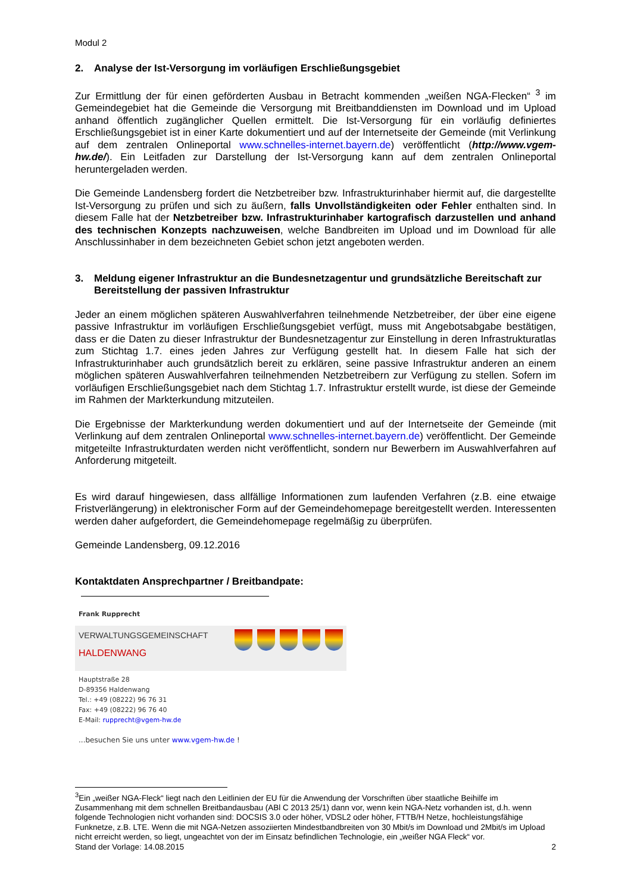Modul 2
2. Analyse der Ist-Versorgung im vorläufigen Erschließungsgebiet
Zur Ermittlung der für einen geförderten Ausbau in Betracht kommenden „weißen NGA-Flecken“ <sup>3</sup> im Gemeindegebiet hat die Gemeinde die Versorgung mit Breitbanddiensten im Download und im Upload anhand öffentlich zugänglicher Quellen ermittelt. Die Ist-Versorgung für ein vorläufig definiertes Erschließungsgebiet ist in einer Karte dokumentiert und auf der Internetseite der Gemeinde (mit Verlinkung auf dem zentralen Onlineportal www.schnelles-internet.bayern.de) veröffentlicht (http://www.vgem-hw.de/). Ein Leitfaden zur Darstellung der Ist-Versorgung kann auf dem zentralen Onlineportal heruntergeladen werden.
Die Gemeinde Landensberg fordert die Netzbetreiber bzw. Infrastrukturinhaber hiermit auf, die dargestellte Ist-Versorgung zu prüfen und sich zu äußern, falls Unvollständigkeiten oder Fehler enthalten sind. In diesem Falle hat der Netzbetreiber bzw. Infrastrukturinhaber kartografisch darzustellen und anhand des technischen Konzepts nachzuweisen, welche Bandbreiten im Upload und im Download für alle Anschlussinhaber in dem bezeichneten Gebiet schon jetzt angeboten werden.
3. Meldung eigener Infrastruktur an die Bundesnetzagentur und grundsätzliche Bereitschaft zur Bereitstellung der passiven Infrastruktur
Jeder an einem möglichen späteren Auswahlverfahren teilnehmende Netzbetreiber, der über eine eigene passive Infrastruktur im vorläufigen Erschließungsgebiet verfügt, muss mit Angebotsabgabe bestätigen, dass er die Daten zu dieser Infrastruktur der Bundesnetzagentur zur Einstellung in deren Infrastrukturatlas zum Stichtag 1.7. eines jeden Jahres zur Verfügung gestellt hat. In diesem Falle hat sich der Infrastrukturinhaber auch grundsätzlich bereit zu erklären, seine passive Infrastruktur anderen an einem möglichen späteren Auswahlverfahren teilnehmenden Netzbetreibern zur Verfügung zu stellen. Sofern im vorläufigen Erschließungsgebiet nach dem Stichtag 1.7. Infrastruktur erstellt wurde, ist diese der Gemeinde im Rahmen der Markterkundung mitzuteilen.
Die Ergebnisse der Markterkundung werden dokumentiert und auf der Internetseite der Gemeinde (mit Verlinkung auf dem zentralen Onlineportal www.schnelles-internet.bayern.de) veröffentlicht. Der Gemeinde mitgeteilte Infrastrukturdaten werden nicht veröffentlicht, sondern nur Bewerbern im Auswahlverfahren auf Anforderung mitgeteilt.
Es wird darauf hingewiesen, dass allfällige Informationen zum laufenden Verfahren (z.B. eine etwaige Fristverlängerung) in elektronischer Form auf der Gemeindehomepage bereitgestellt werden. Interessenten werden daher aufgefordert, die Gemeindehomepage regelmäßig zu überprüfen.
Gemeinde Landensberg, 09.12.2016
Kontaktdaten Ansprechpartner / Breitbandpate:
Frank Rupprecht
VERWALTUNGSGEMEINSCHAFT
HALDENWANG
Hauptstraße 28
D-89356 Haldenwang
Tel.: +49 (08222) 96 76 31
Fax: +49 (08222) 96 76 40
E-Mail: rupprecht@vgem-hw.de
...besuchen Sie uns unter www.vgem-hw.de !
<sup>3</sup> Ein „weißer NGA-Fleck“ liegt nach den Leitlinien der EU für die Anwendung der Vorschriften über staatliche Beihilfe im Zusammenhang mit dem schnellen Breitbandausbau (ABl C 2013 25/1) dann vor, wenn kein NGA-Netz vorhanden ist, d.h. wenn folgende Technologien nicht vorhanden sind: DOCSIS 3.0 oder höher, VDSL2 oder höher, FTTB/H Netze, hochleistungsfähige Funknetze, z.B. LTE. Wenn die mit NGA-Netzen assoziierten Mindestbandbreiten von 30 Mbit/s im Download und 2Mbit/s im Upload nicht erreicht werden, so liegt, ungeachtet von der im Einsatz befindlichen Technologie, ein „weißer NGA Fleck“ vor.
Stand der Vorlage: 14.08.2015 2